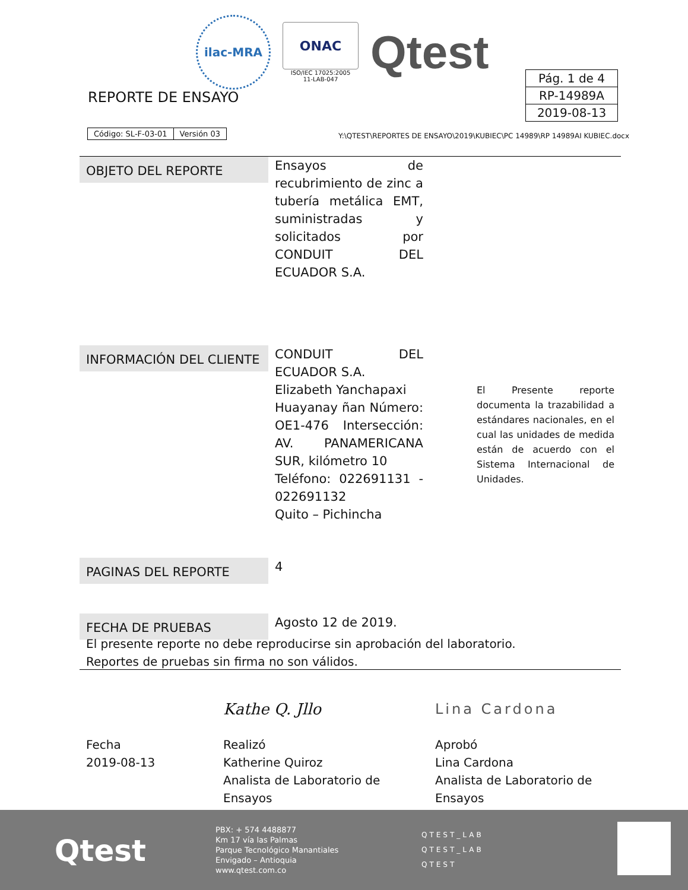ilac-MRA
ONAC
ISO/IEC 17025:2005
11-LAB-047
Qtest
REPORTE DE ENSAYO
| Pág. 1 de 4 |
| RP-14989A |
| 2019-08-13 |
| Código: SL-F-03-01 | Versión 03 |
Y:\QTEST\REPORTES DE ENSAYO\2019\KUBIEC\PC 14989\RP 14989AI KUBIEC.docx
OBJETO DEL REPORTE
Ensayos de recubrimiento de zinc a tubería metálica EMT, suministradas y solicitados por CONDUIT DEL ECUADOR S.A.
INFORMACIÓN DEL CLIENTE
CONDUIT DEL ECUADOR S.A.
Elizabeth Yanchapaxi
Huayanay ñan Número: OE1-476 Intersección: AV. PANAMERICANA SUR, kilómetro 10
Teléfono: 022691131 - 022691132
Quito – Pichincha
PAGINAS DEL REPORTE
4
FECHA DE PRUEBAS
Agosto 12 de 2019.
El Presente reporte documenta la trazabilidad a estándares nacionales, en el cual las unidades de medida están de acuerdo con el Sistema Internacional de Unidades.
El presente reporte no debe reproducirse sin aprobación del laboratorio.
Reportes de pruebas sin firma no son válidos.
Fecha
2019-08-13
Kathe Q. Jllo
Realizó
Katherine Quiroz
Analista de Laboratorio de Ensayos
Lina Cardona
Aprobó
Lina Cardona
Analista de Laboratorio de Ensayos
Qtest
PBX: + 574 4488877
Km 17 vía las Palmas
Parque Tecnológico Manantiales
Envigado – Antioquia
www.qtest.com.co
QTEST_LAB
QTEST_LAB
QTEST